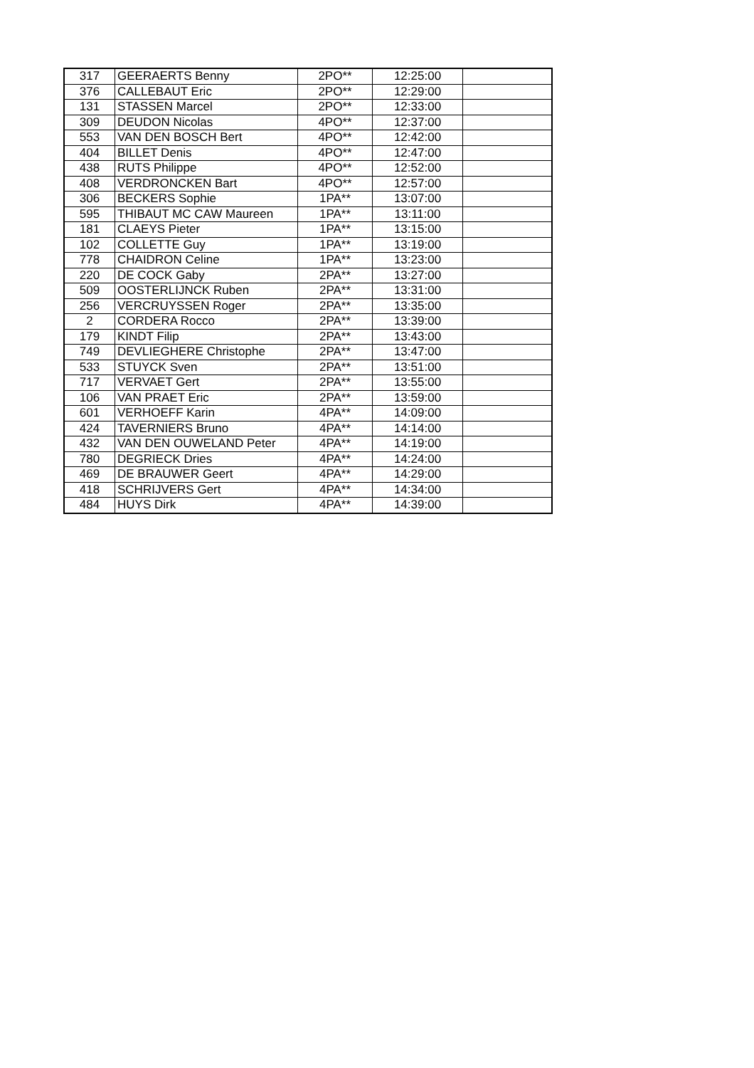| 317 | GEERAERTS Benny | 2PO** | 12:25:00 | |
| 376 | CALLEBAUT Eric | 2PO** | 12:29:00 | |
| 131 | STASSEN Marcel | 2PO** | 12:33:00 | |
| 309 | DEUDON Nicolas | 4PO** | 12:37:00 | |
| 553 | VAN DEN BOSCH Bert | 4PO** | 12:42:00 | |
| 404 | BILLET Denis | 4PO** | 12:47:00 | |
| 438 | RUTS Philippe | 4PO** | 12:52:00 | |
| 408 | VERDRONCKEN Bart | 4PO** | 12:57:00 | |
| 306 | BECKERS Sophie | 1PA** | 13:07:00 | |
| 595 | THIBAUT MC CAW Maureen | 1PA** | 13:11:00 | |
| 181 | CLAEYS Pieter | 1PA** | 13:15:00 | |
| 102 | COLLETTE Guy | 1PA** | 13:19:00 | |
| 778 | CHAIDRON Celine | 1PA** | 13:23:00 | |
| 220 | DE COCK Gaby | 2PA** | 13:27:00 | |
| 509 | OOSTERLIJNCK Ruben | 2PA** | 13:31:00 | |
| 256 | VERCRUYSSEN Roger | 2PA** | 13:35:00 | |
| 2 | CORDERA Rocco | 2PA** | 13:39:00 | |
| 179 | KINDT Filip | 2PA** | 13:43:00 | |
| 749 | DEVLIEGHERE Christophe | 2PA** | 13:47:00 | |
| 533 | STUYCK Sven | 2PA** | 13:51:00 | |
| 717 | VERVAET Gert | 2PA** | 13:55:00 | |
| 106 | VAN PRAET Eric | 2PA** | 13:59:00 | |
| 601 | VERHOEFF Karin | 4PA** | 14:09:00 | |
| 424 | TAVERNIERS Bruno | 4PA** | 14:14:00 | |
| 432 | VAN DEN OUWELAND Peter | 4PA** | 14:19:00 | |
| 780 | DEGRIECK Dries | 4PA** | 14:24:00 | |
| 469 | DE BRAUWER Geert | 4PA** | 14:29:00 | |
| 418 | SCHRIJVERS Gert | 4PA** | 14:34:00 | |
| 484 | HUYS Dirk | 4PA** | 14:39:00 | |